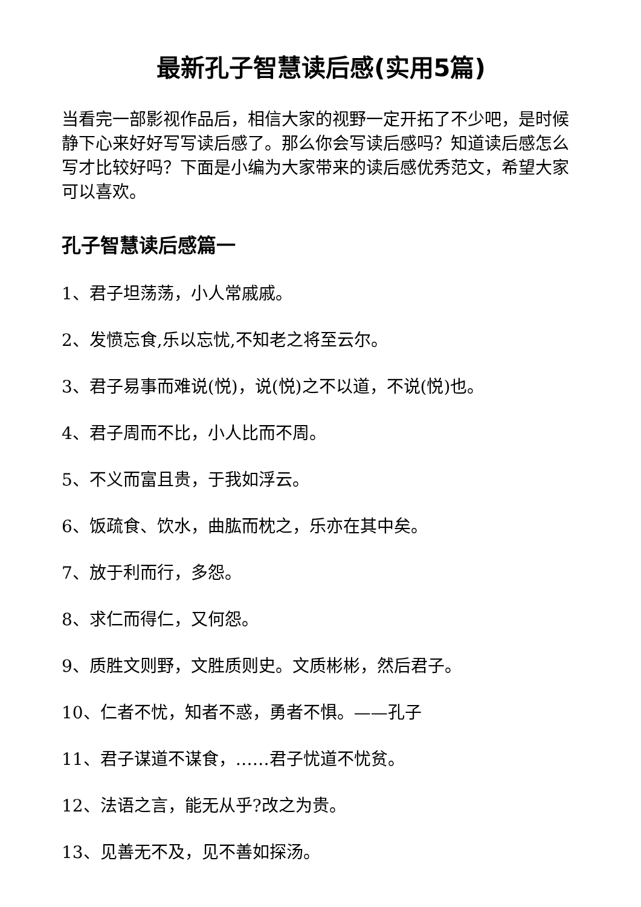最新孔子智慧读后感(实用5篇)
当看完一部影视作品后，相信大家的视野一定开拓了不少吧，是时候静下心来好好写写读后感了。那么你会写读后感吗？知道读后感怎么写才比较好吗？下面是小编为大家带来的读后感优秀范文，希望大家可以喜欢。
孔子智慧读后感篇一
1、君子坦荡荡，小人常戚戚。
2、发愤忘食,乐以忘忧,不知老之将至云尔。
3、君子易事而难说(悦)，说(悦)之不以道，不说(悦)也。
4、君子周而不比，小人比而不周。
5、不义而富且贵，于我如浮云。
6、饭疏食、饮水，曲肱而枕之，乐亦在其中矣。
7、放于利而行，多怨。
8、求仁而得仁，又何怨。
9、质胜文则野，文胜质则史。文质彬彬，然后君子。
10、仁者不忧，知者不惑，勇者不惧。——孔子
11、君子谋道不谋食，……君子忧道不忧贫。
12、法语之言，能无从乎?改之为贵。
13、见善无不及，见不善如探汤。